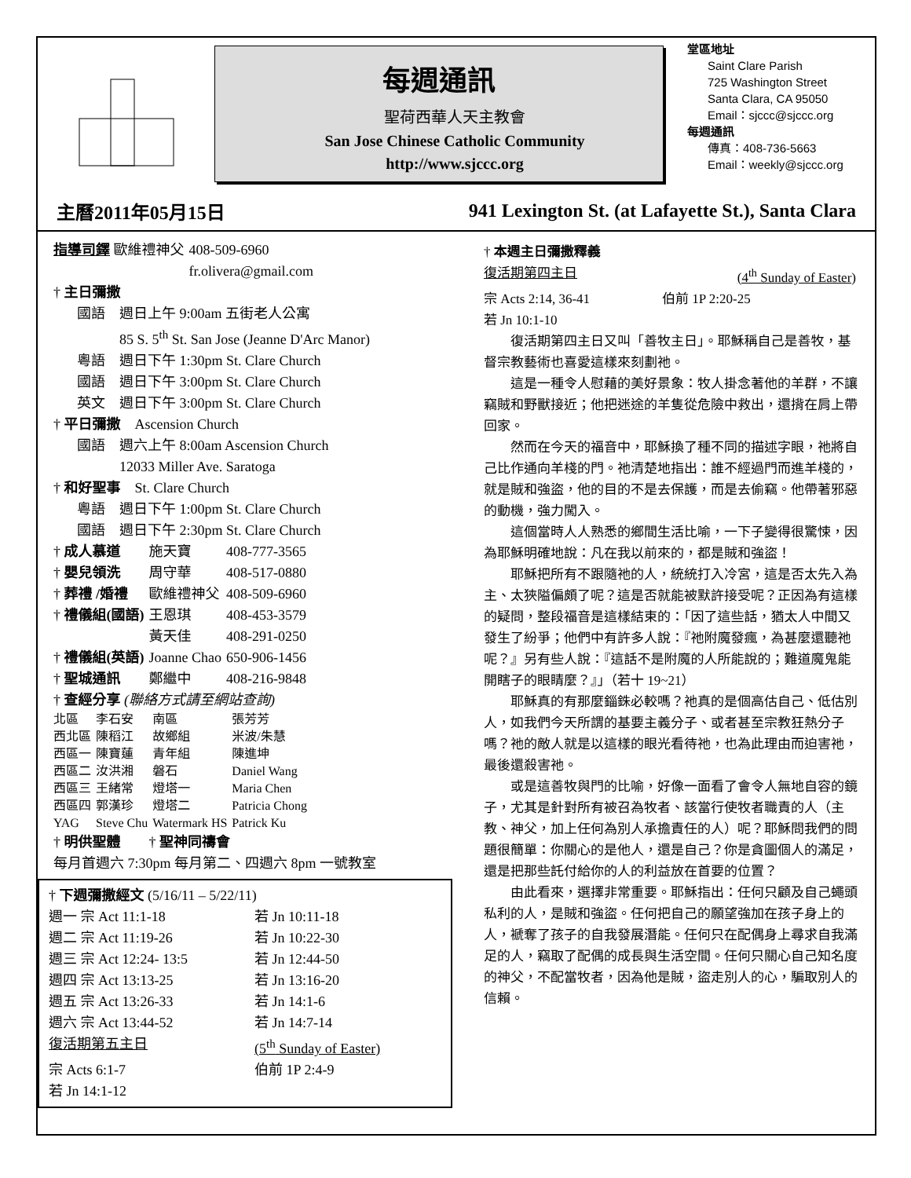每週通訊
聖荷西華人天主教會
San Jose Chinese Catholic Community
http://www.sjccc.org
堂區地址
Saint Clare Parish
725 Washington Street
Santa Clara, CA 95050
Email：sjccc@sjccc.org
每週通訊
傳真：408-736-5663
Email：weekly@sjccc.org
主曆2011年05月15日 941 Lexington St. (at Lafayette St.), Santa Clara
| 指導司鐸 歐維禮神父 | 408-509-6960 fr.olivera@gmail.com |
† 主日彌撒
國語　週日上午 9:00am 五街老人公寓
　　　85 S. 5<sup>th</sup> St. San Jose (Jeanne D'Arc Manor)
粵語　週日下午 1:30pm St. Clare Church
國語　週日下午 3:00pm St. Clare Church
英文　週日下午 3:00pm St. Clare Church
† 平日彌撒　Ascension Church
國語　週六上午 8:00am Ascension Church
　　　12033 Miller Ave. Saratoga
† 和好聖事　St. Clare Church
粵語　週日下午 1:00pm St. Clare Church
國語　週日下午 2:30pm St. Clare Church
| † 成人慕道 | 施天寶 | 408-777-3565 |
| † 嬰兒領洗 | 周守華 | 408-517-0880 |
| † 葬禮 /婚禮 | 歐維禮神父 | 408-509-6960 |
| † 禮儀組(國語) | 王恩琪 | 408-453-3579 |
| | 黃天佳 | 408-291-0250 |
| † 禮儀組(英語) | Joanne Chao | 650-906-1456 |
| † 聖城通訊 | 鄭繼中 | 408-216-9848 |
† 查經分享 (聯絡方式請至網站查詢)
| 北區 | 李石安 | 南區 | 張芳芳 |
| 西北區 | 陳稻江 | 故鄉組 | 米波/朱慧 |
| 西區一 | 陳寶蓮 | 青年組 | 陳進坤 |
| 西區二 | 汝洪湘 | 磐石 | Daniel Wang |
| 西區三 | 王緒常 | 燈塔一 | Maria Chen |
| 西區四 | 郭漢珍 | 燈塔二 | Patricia Chong |
| YAG | Steve Chu | Watermark HS | Patrick Ku |
† 明供聖體　　† 聖神同禱會
每月首週六 7:30pm 每月第二、四週六 8pm 一號教室
† 下週彌撒經文 (5/16/11 – 5/22/11)
| 週一 宗 Act 11:1-18 | 若 Jn 10:11-18 |
| 週二 宗 Act 11:19-26 | 若 Jn 10:22-30 |
| 週三 宗 Act 12:24- 13:5 | 若 Jn 12:44-50 |
| 週四 宗 Act 13:13-25 | 若 Jn 13:16-20 |
| 週五 宗 Act 13:26-33 | 若 Jn 14:1-6 |
| 週六 宗 Act 13:44-52 | 若 Jn 14:7-14 |
| 復活期第五主日 | (5<sup>th</sup> Sunday of Easter) |
| 宗 Acts 6:1-7 | 伯前 1P 2:4-9 |
| 若 Jn 14:1-12 | |
† 本週主日彌撒釋義
| 復活期第四主日 | (4<sup>th</sup> Sunday of Easter) |
| 宗 Acts 2:14, 36-41 | 伯前 1P 2:20-25 |
| 若 Jn 10:1-10 | |
復活期第四主日又叫「善牧主日」。耶穌稱自己是善牧，基督宗教藝術也喜愛這樣來刻劃祂。
這是一種令人慰藉的美好景象：牧人掛念著他的羊群，不讓竊賊和野獸接近；他把迷途的羊隻從危險中救出，還揹在肩上帶回家。
然而在今天的福音中，耶穌換了種不同的描述字眼，祂將自己比作通向羊棧的門。祂清楚地指出：誰不經過門而進羊棧的，就是賊和強盜，他的目的不是去保護，而是去偷竊。他帶著邪惡的動機，強力闖入。
這個當時人人熟悉的鄉間生活比喻，一下子變得很驚悚，因為耶穌明確地說：凡在我以前來的，都是賊和強盜！
耶穌把所有不跟隨祂的人，統統打入冷宮，這是否太先入為主、太狹隘偏頗了呢？這是否就能被默許接受呢？正因為有這樣的疑問，整段福音是這樣結束的：「因了這些話，猶太人中間又發生了紛爭；他們中有許多人說：『祂附魔發瘋，為甚麼還聽祂呢？』另有些人說：『這話不是附魔的人所能說的；難道魔鬼能開瞎子的眼睛麼？』」（若十 19~21）
耶穌真的有那麼錙銖必較嗎？祂真的是個高估自己、低估別人，如我們今天所謂的基要主義分子、或者甚至宗教狂熱分子嗎？祂的敵人就是以這樣的眼光看待祂，也為此理由而迫害祂，最後還殺害祂。
或是這善牧與門的比喻，好像一面看了會令人無地自容的鏡子，尤其是針對所有被召為牧者、該當行使牧者職責的人（主教、神父，加上任何為別人承擔責任的人）呢？耶穌問我們的問題很簡單：你關心的是他人，還是自己？你是貪圖個人的滿足，還是把那些託付給你的人的利益放在首要的位置？
由此看來，選擇非常重要。耶穌指出：任何只顧及自己蠅頭私利的人，是賊和強盜。任何把自己的願望強加在孩子身上的人，褫奪了孩子的自我發展潛能。任何只在配偶身上尋求自我滿足的人，竊取了配偶的成長與生活空間。任何只關心自己知名度的神父，不配當牧者，因為他是賊，盜走別人的心，騙取別人的信賴。